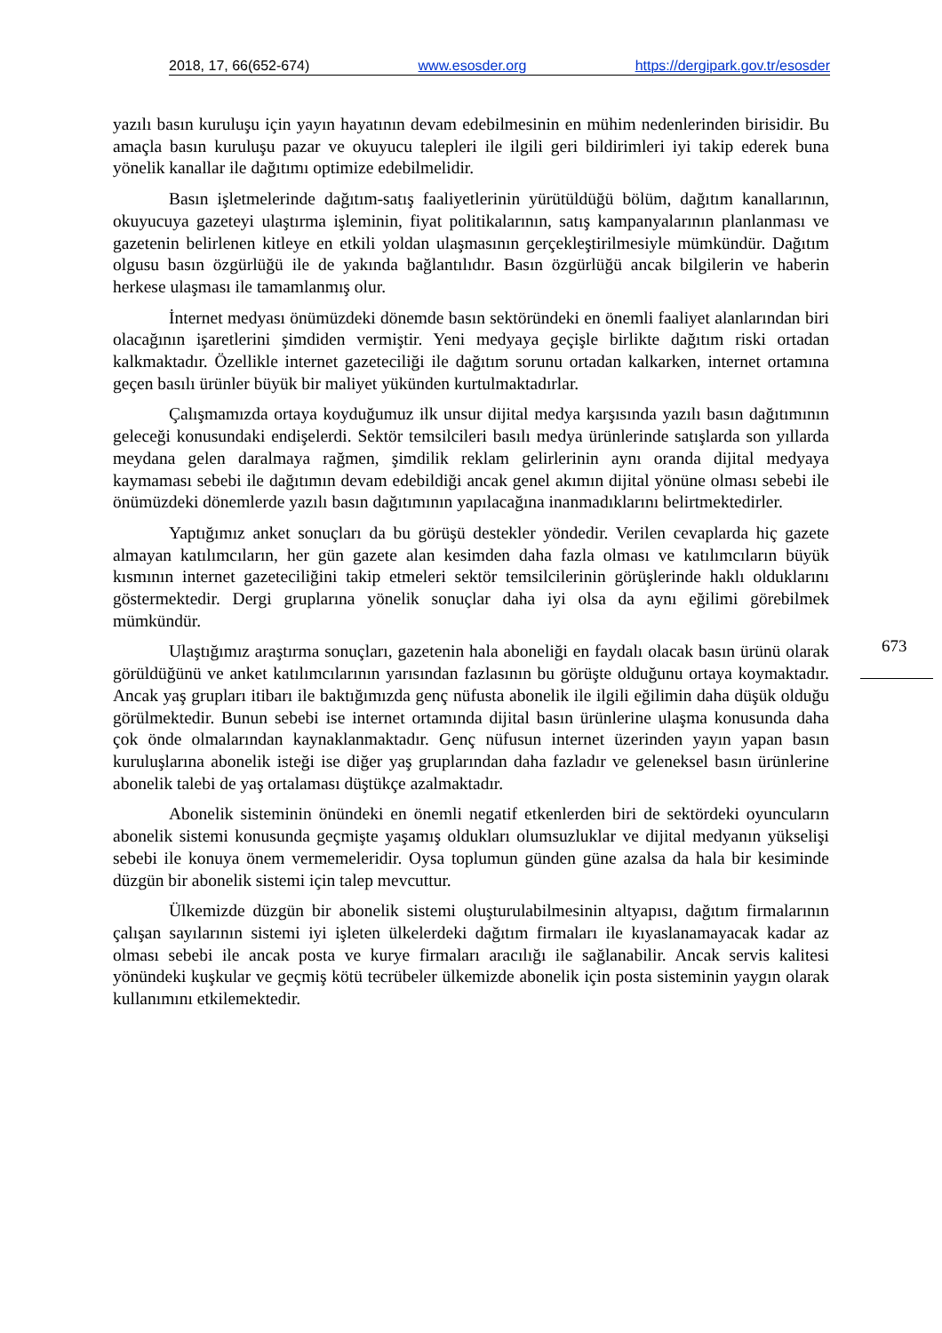2018, 17, 66(652-674) www.esosder.org https://dergipark.gov.tr/esosder
yazılı basın kuruluşu için yayın hayatının devam edebilmesinin en mühim nedenlerinden birisidir. Bu amaçla basın kuruluşu pazar ve okuyucu talepleri ile ilgili geri bildirimleri iyi takip ederek buna yönelik kanallar ile dağıtımı optimize edebilmelidir.
Basın işletmelerinde dağıtım-satış faaliyetlerinin yürütüldüğü bölüm, dağıtım kanallarının, okuyucuya gazeteyi ulaştırma işleminin, fiyat politikalarının, satış kampanyalarının planlanması ve gazetenin belirlenen kitleye en etkili yoldan ulaşmasının gerçekleştirilmesiyle mümkündür. Dağıtım olgusu basın özgürlüğü ile de yakında bağlantılıdır. Basın özgürlüğü ancak bilgilerin ve haberin herkese ulaşması ile tamamlanmış olur.
İnternet medyası önümüzdeki dönemde basın sektöründeki en önemli faaliyet alanlarından biri olacağının işaretlerini şimdiden vermiştir. Yeni medyaya geçişle birlikte dağıtım riski ortadan kalkmaktadır. Özellikle internet gazeteciliği ile dağıtım sorunu ortadan kalkarken, internet ortamına geçen basılı ürünler büyük bir maliyet yükünden kurtulmaktadırlar.
Çalışmamızda ortaya koyduğumuz ilk unsur dijital medya karşısında yazılı basın dağıtımının geleceği konusundaki endişelerdi. Sektör temsilcileri basılı medya ürünlerinde satışlarda son yıllarda meydana gelen daralmaya rağmen, şimdilik reklam gelirlerinin aynı oranda dijital medyaya kaymaması sebebi ile dağıtımın devam edebildiği ancak genel akımın dijital yönüne olması sebebi ile önümüzdeki dönemlerde yazılı basın dağıtımının yapılacağına inanmadıklarını belirtmektedirler.
Yaptığımız anket sonuçları da bu görüşü destekler yöndedir. Verilen cevaplarda hiç gazete almayan katılımcıların, her gün gazete alan kesimden daha fazla olması ve katılımcıların büyük kısmının internet gazeteciliğini takip etmeleri sektör temsilcilerinin görüşlerinde haklı olduklarını göstermektedir. Dergi gruplarına yönelik sonuçlar daha iyi olsa da aynı eğilimi görebilmek mümkündür.
Ulaştığımız araştırma sonuçları, gazetenin hala aboneliği en faydalı olacak basın ürünü olarak görüldüğünü ve anket katılımcılarının yarısından fazlasının bu görüşte olduğunu ortaya koymaktadır. Ancak yaş grupları itibarı ile baktığımızda genç nüfusta abonelik ile ilgili eğilimin daha düşük olduğu görülmektedir. Bunun sebebi ise internet ortamında dijital basın ürünlerine ulaşma konusunda daha çok önde olmalarından kaynaklanmaktadır. Genç nüfusun internet üzerinden yayın yapan basın kuruluşlarına abonelik isteği ise diğer yaş gruplarından daha fazladır ve geleneksel basın ürünlerine abonelik talebi de yaş ortalaması düştükçe azalmaktadır.
Abonelik sisteminin önündeki en önemli negatif etkenlerden biri de sektördeki oyuncuların abonelik sistemi konusunda geçmişte yaşamış oldukları olumsuzluklar ve dijital medyanın yükselişi sebebi ile konuya önem vermemeleridir. Oysa toplumun günden güne azalsa da hala bir kesiminde düzgün bir abonelik sistemi için talep mevcuttur.
Ülkemizde düzgün bir abonelik sistemi oluşturulabilmesinin altyapısı, dağıtım firmalarının çalışan sayılarının sistemi iyi işleten ülkelerdeki dağıtım firmaları ile kıyaslanamayacak kadar az olması sebebi ile ancak posta ve kurye firmaları aracılığı ile sağlanabilir. Ancak servis kalitesi yönündeki kuşkular ve geçmiş kötü tecrübeler ülkemizde abonelik için posta sisteminin yaygın olarak kullanımını etkilemektedir.
673